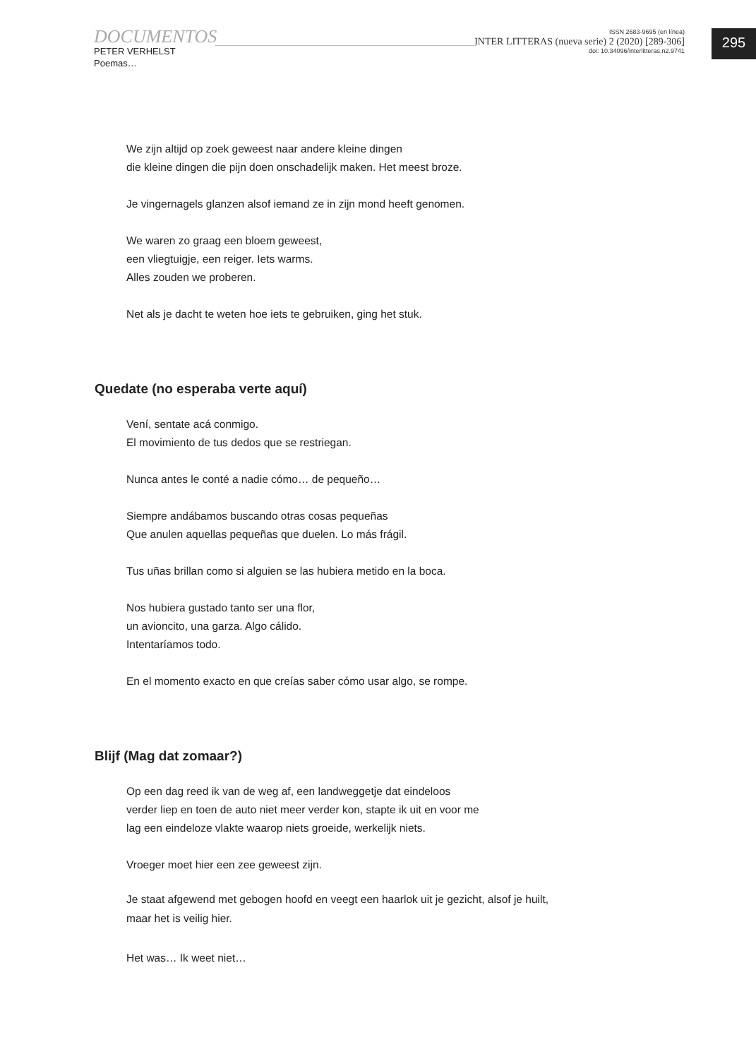295
DOCUMENTOS
PETER VERHELST
Poemas…
ISSN 2683-9695 (en línea)
INTER LITTERAS (nueva serie) 2 (2020) [289-306]
doi: 10.34096/interlitteras.n2.9741
We zijn altijd op zoek geweest naar andere kleine dingen
die kleine dingen die pijn doen onschadelijk maken. Het meest broze.
Je vingernagels glanzen alsof iemand ze in zijn mond heeft genomen.
We waren zo graag een bloem geweest,
een vliegtuigje, een reiger. Iets warms.
Alles zouden we proberen.
Net als je dacht te weten hoe iets te gebruiken, ging het stuk.
Quedate (no esperaba verte aquí)
Vení, sentate acá conmigo.
El movimiento de tus dedos que se restriegan.
Nunca antes le conté a nadie cómo… de pequeño…
Siempre andábamos buscando otras cosas pequeñas
Que anulen aquellas pequeñas que duelen. Lo más frágil.
Tus uñas brillan como si alguien se las hubiera metido en la boca.
Nos hubiera gustado tanto ser una flor,
un avioncito, una garza. Algo cálido.
Intentaríamos todo.
En el momento exacto en que creías saber cómo usar algo, se rompe.
Blijf (Mag dat zomaar?)
Op een dag reed ik van de weg af, een landweggetje dat eindeloos
verder liep en toen de auto niet meer verder kon, stapte ik uit en voor me
lag een eindeloze vlakte waarop niets groeide, werkelijk niets.
Vroeger moet hier een zee geweest zijn.
Je staat afgewend met gebogen hoofd en veegt een haarlok uit je gezicht, alsof je huilt,
maar het is veilig hier.
Het was… Ik weet niet…